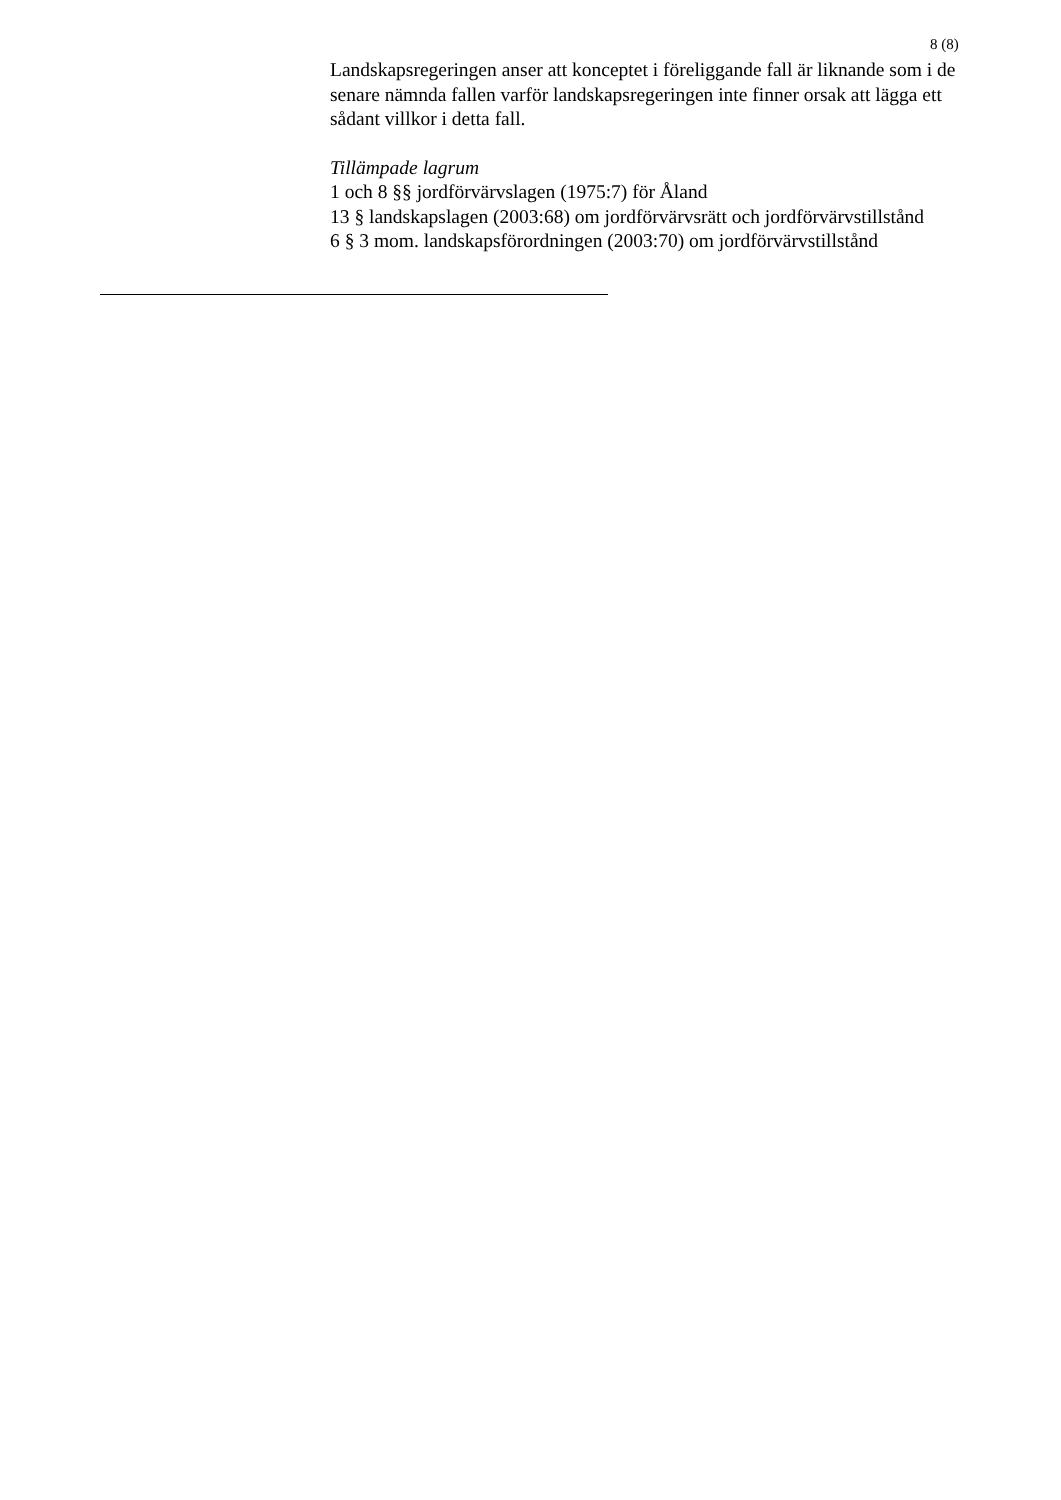8 (8)
Landskapsregeringen anser att konceptet i föreliggande fall är liknande som i de senare nämnda fallen varför landskapsregeringen inte finner orsak att lägga ett sådant villkor i detta fall.
Tillämpade lagrum
1 och 8 §§ jordförvärvslagen (1975:7) för Åland
13 § landskapslagen (2003:68) om jordförvärvsrätt och jordförvärvstillstånd
6 § 3 mom. landskapsförordningen (2003:70) om jordförvärvstillstånd